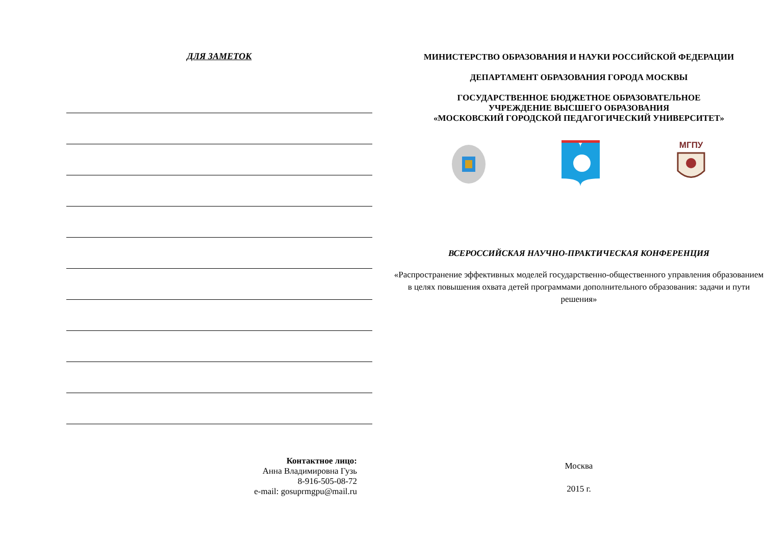ДЛЯ ЗАМЕТОК
Контактное лицо:
Анна Владимировна Гузь
8-916-505-08-72
e-mail: gosuprmgpu@mail.ru
МИНИСТЕРСТВО ОБРАЗОВАНИЯ И НАУКИ РОССИЙСКОЙ ФЕДЕРАЦИИ
ДЕПАРТАМЕНТ ОБРАЗОВАНИЯ ГОРОДА МОСКВЫ
ГОСУДАРСТВЕННОЕ БЮДЖЕТНОЕ ОБРАЗОВАТЕЛЬНОЕ
УЧРЕЖДЕНИЕ ВЫСШЕГО ОБРАЗОВАНИЯ
«МОСКОВСКИЙ ГОРОДСКОЙ ПЕДАГОГИЧЕСКИЙ УНИВЕРСИТЕТ»
МГПУ
ВСЕРОССИЙСКАЯ НАУЧНО-ПРАКТИЧЕСКАЯ КОНФЕРЕНЦИЯ
«Распространение эффективных моделей государственно-общественного управления образованием в целях повышения охвата детей программами дополнительного образования: задачи и пути решения»
Москва
2015 г.